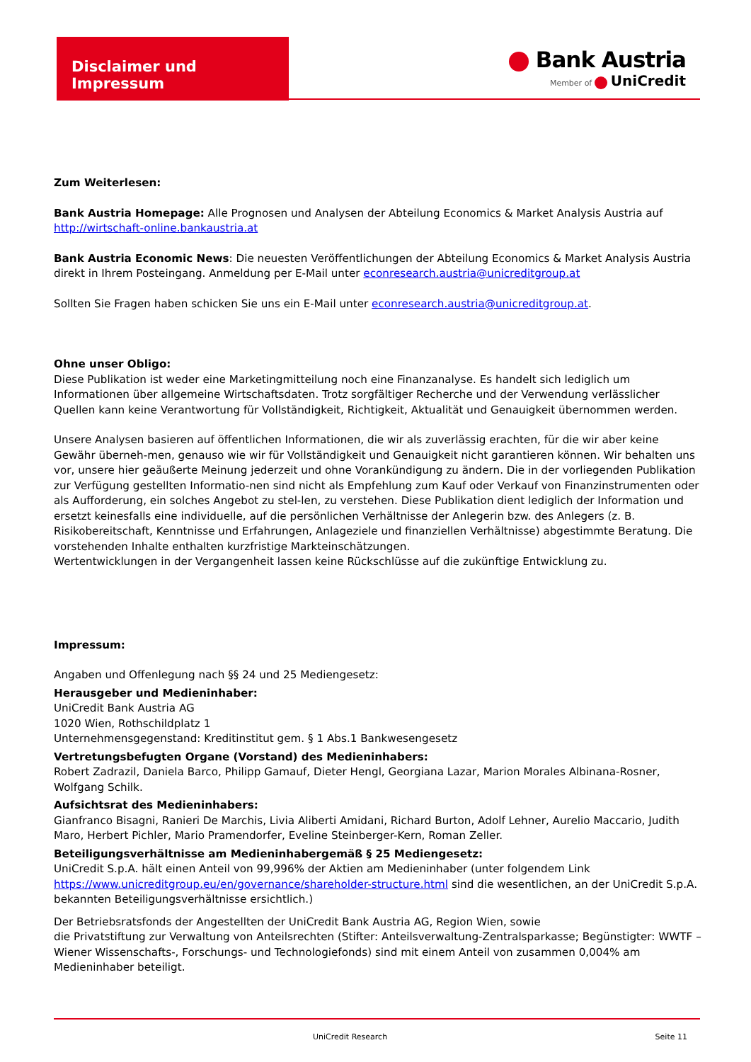Disclaimer und Impressum
Bank Austria
Member of UniCredit
Zum Weiterlesen:
Bank Austria Homepage: Alle Prognosen und Analysen der Abteilung Economics & Market Analysis Austria auf http://wirtschaft-online.bankaustria.at
Bank Austria Economic News: Die neuesten Veröffentlichungen der Abteilung Economics & Market Analysis Austria direkt in Ihrem Posteingang. Anmeldung per E-Mail unter econresearch.austria@unicreditgroup.at
Sollten Sie Fragen haben schicken Sie uns ein E-Mail unter econresearch.austria@unicreditgroup.at.
Ohne unser Obligo:
Diese Publikation ist weder eine Marketingmitteilung noch eine Finanzanalyse. Es handelt sich lediglich um Informationen über allgemeine Wirtschaftsdaten. Trotz sorgfältiger Recherche und der Verwendung verlässlicher Quellen kann keine Verantwortung für Vollständigkeit, Richtigkeit, Aktualität und Genauigkeit übernommen werden.
Unsere Analysen basieren auf öffentlichen Informationen, die wir als zuverlässig erachten, für die wir aber keine Gewähr überneh-men, genauso wie wir für Vollständigkeit und Genauigkeit nicht garantieren können. Wir behalten uns vor, unsere hier geäußerte Meinung jederzeit und ohne Vorankündigung zu ändern. Die in der vorliegenden Publikation zur Verfügung gestellten Informatio-nen sind nicht als Empfehlung zum Kauf oder Verkauf von Finanzinstrumenten oder als Aufforderung, ein solches Angebot zu stel-len, zu verstehen. Diese Publikation dient lediglich der Information und ersetzt keinesfalls eine individuelle, auf die persönlichen Verhältnisse der Anlegerin bzw. des Anlegers (z. B. Risikobereitschaft, Kenntnisse und Erfahrungen, Anlageziele und finanziellen Verhältnisse) abgestimmte Beratung. Die vorstehenden Inhalte enthalten kurzfristige Markteinschätzungen.
Wertentwicklungen in der Vergangenheit lassen keine Rückschlüsse auf die zukünftige Entwicklung zu.
Impressum:
Angaben und Offenlegung nach §§ 24 und 25 Mediengesetz:
Herausgeber und Medieninhaber:
UniCredit Bank Austria AG
1020 Wien, Rothschildplatz 1
Unternehmensgegenstand: Kreditinstitut gem. § 1 Abs.1 Bankwesengesetz
Vertretungsbefugten Organe (Vorstand) des Medieninhabers:
Robert Zadrazil, Daniela Barco, Philipp Gamauf, Dieter Hengl, Georgiana Lazar, Marion Morales Albinana-Rosner, Wolfgang Schilk.
Aufsichtsrat des Medieninhabers:
Gianfranco Bisagni, Ranieri De Marchis, Livia Aliberti Amidani, Richard Burton, Adolf Lehner, Aurelio Maccario, Judith Maro, Herbert Pichler, Mario Pramendorfer, Eveline Steinberger-Kern, Roman Zeller.
Beteiligungsverhältnisse am Medieninhabergemäß § 25 Mediengesetz:
UniCredit S.p.A. hält einen Anteil von 99,996% der Aktien am Medieninhaber (unter folgendem Link https://www.unicreditgroup.eu/en/governance/shareholder-structure.html sind die wesentlichen, an der UniCredit S.p.A. bekannten Beteiligungsverhältnisse ersichtlich.)
Der Betriebsratsfonds der Angestellten der UniCredit Bank Austria AG, Region Wien, sowie
die Privatstiftung zur Verwaltung von Anteilsrechten (Stifter: Anteilsverwaltung-Zentralsparkasse; Begünstigter: WWTF – Wiener Wissenschafts-, Forschungs- und Technologiefonds) sind mit einem Anteil von zusammen 0,004% am Medieninhaber beteiligt.
UniCredit Research Seite 11